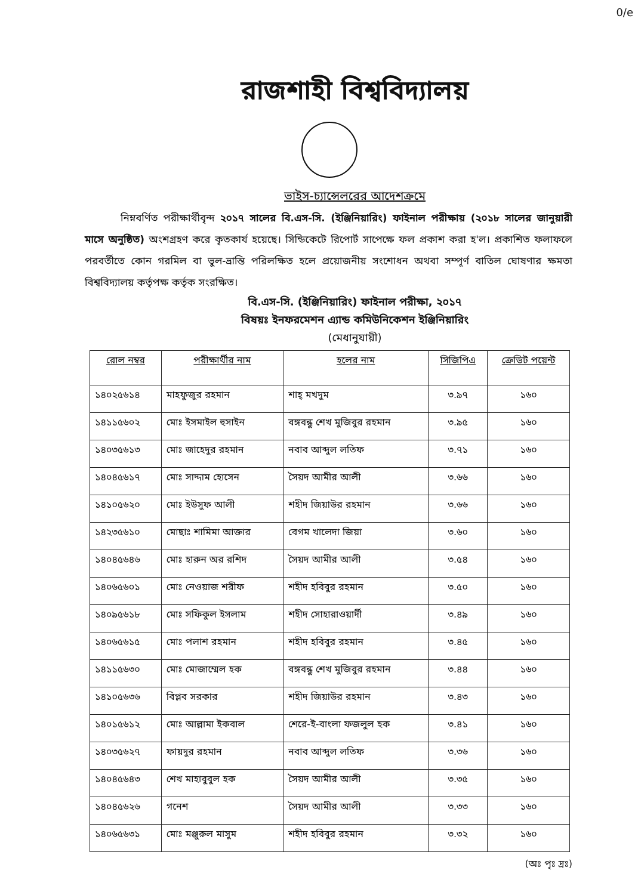0/e
রাজশাহী বিশ্ববিদ্যালয়
ভাইস-চ্যান্সেলরের আদেশক্রমে
নিম্নবর্ণিত পরীক্ষার্থীবৃন্দ ২০১৭ সালের বি.এস-সি. (ইঞ্জিনিয়ারিং) ফাইনাল পরীক্ষায় (২০১৮ সালের জানুয়ারী মাসে অনুষ্ঠিত) অংশগ্রহণ করে কৃতকার্য হয়েছে। সিন্ডিকেটে রিপোর্ট সাপেক্ষে ফল প্রকাশ করা হ'ল। প্রকাশিত ফলাফলে পরবর্তীতে কোন গরমিল বা ভুল-ভ্রান্তি পরিলক্ষিত হলে প্রয়োজনীয় সংশোধন অথবা সম্পূর্ণ বাতিল ঘোষণার ক্ষমতা বিশ্ববিদ্যালয় কর্তৃপক্ষ কর্তৃক সংরক্ষিত।
বি.এস-সি. (ইঞ্জিনিয়ারিং) ফাইনাল পরীক্ষা, ২০১৭
বিষয়ঃ ইনফরমেশন এ্যান্ড কমিউনিকেশন ইঞ্জিনিয়ারিং
(মেধানুযায়ী)
| রোল নম্বর | পরীক্ষার্থীর নাম | হলের নাম | সিজিপিএ | ক্রেডিট পয়েন্ট |
| --- | --- | --- | --- | --- |
| ১৪০২৫৬১৪ | মাহফুজুর রহমান | শাহ্ মখদুম | ৩.৯৭ | ১৬০ |
| ১৪১১৫৬০২ | মোঃ ইসমাইল হুসাইন | বঙ্গবন্ধু শেখ মুজিবুর রহমান | ৩.৯৫ | ১৬০ |
| ১৪০৩৫৬১৩ | মোঃ জাহেদুর রহমান | নবাব আব্দুল লতিফ | ৩.৭১ | ১৬০ |
| ১৪০৪৫৬১৭ | মোঃ সাদ্দাম হোসেন | সৈয়দ আমীর আলী | ৩.৬৬ | ১৬০ |
| ১৪১০৫৬২০ | মোঃ ইউসুফ আলী | শহীদ জিয়াউর রহমান | ৩.৬৬ | ১৬০ |
| ১৪২৩৫৬১০ | মোছাঃ শামিমা আক্তার | বেগম খালেদা জিয়া | ৩.৬০ | ১৬০ |
| ১৪০৪৫৬৪৬ | মোঃ হারুন অর রশিদ | সৈয়দ আমীর আলী | ৩.৫৪ | ১৬০ |
| ১৪০৬৫৬০১ | মোঃ নেওয়াজ শরীফ | শহীদ হবিবুর রহমান | ৩.৫০ | ১৬০ |
| ১৪০৯৫৬১৮ | মোঃ সফিকুল ইসলাম | শহীদ সোহারাওয়ার্দী | ৩.৪৯ | ১৬০ |
| ১৪০৬৫৬১৫ | মোঃ পলাশ রহমান | শহীদ হবিবুর রহমান | ৩.৪৫ | ১৬০ |
| ১৪১১৫৬৩০ | মোঃ মোজাম্মেল হক | বঙ্গবন্ধু শেখ মুজিবুর রহমান | ৩.৪৪ | ১৬০ |
| ১৪১০৫৬৩৬ | বিপ্লব সরকার | শহীদ জিয়াউর রহমান | ৩.৪৩ | ১৬০ |
| ১৪০১৫৬১২ | মোঃ আল্লামা ইকবাল | শেরে-ই-বাংলা ফজলুল হক | ৩.৪১ | ১৬০ |
| ১৪০৩৫৬২৭ | ফায়দুর রহমান | নবাব আব্দুল লতিফ | ৩.৩৬ | ১৬০ |
| ১৪০৪৫৬৪৩ | শেখ মাহাবুবুল হক | সৈয়দ আমীর আলী | ৩.৩৫ | ১৬০ |
| ১৪০৪৫৬২৬ | গনেশ | সৈয়দ আমীর আলী | ৩.৩৩ | ১৬০ |
| ১৪০৬৫৬৩১ | মোঃ মঞ্জুরুল মাসুম | শহীদ হবিবুর রহমান | ৩.৩২ | ১৬০ |
(অঃ পৃঃ দ্রঃ)